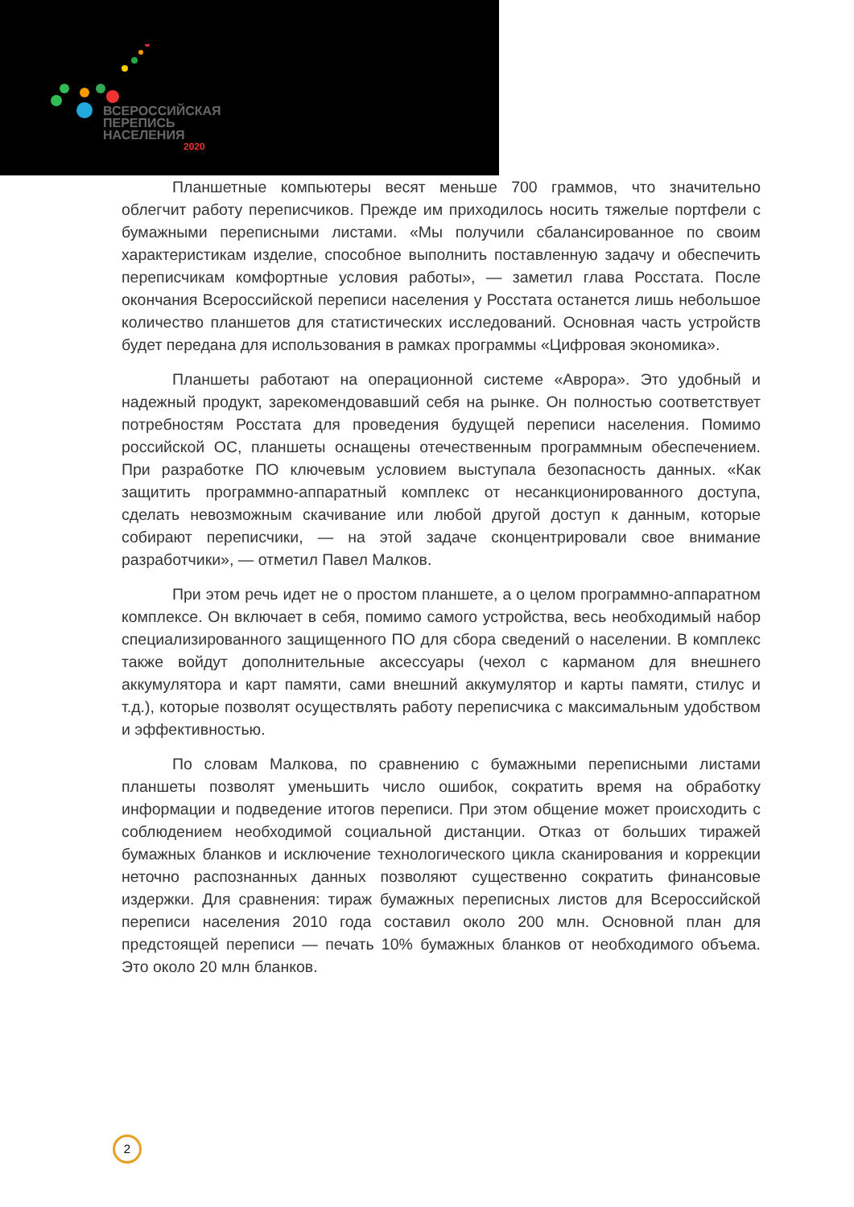ВСЕРОССИЙСКАЯ
ПЕРЕПИСЬ
НАСЕЛЕНИЯ
2020
Планшетные компьютеры весят меньше 700 граммов, что значительно облегчит работу переписчиков. Прежде им приходилось носить тяжелые портфели с бумажными переписными листами. «Мы получили сбалансированное по своим характеристикам изделие, способное выполнить поставленную задачу и обеспечить переписчикам комфортные условия работы», — заметил глава Росстата. После окончания Всероссийской переписи населения у Росстата останется лишь небольшое количество планшетов для статистических исследований. Основная часть устройств будет передана для использования в рамках программы «Цифровая экономика».
Планшеты работают на операционной системе «Аврора». Это удобный и надежный продукт, зарекомендовавший себя на рынке. Он полностью соответствует потребностям Росстата для проведения будущей переписи населения. Помимо российской ОС, планшеты оснащены отечественным программным обеспечением. При разработке ПО ключевым условием выступала безопасность данных. «Как защитить программно-аппаратный комплекс от несанкционированного доступа, сделать невозможным скачивание или любой другой доступ к данным, которые собирают переписчики, — на этой задаче сконцентрировали свое внимание разработчики», — отметил Павел Малков.
При этом речь идет не о простом планшете, а о целом программно-аппаратном комплексе. Он включает в себя, помимо самого устройства, весь необходимый набор специализированного защищенного ПО для сбора сведений о населении. В комплекс также войдут дополнительные аксессуары (чехол с карманом для внешнего аккумулятора и карт памяти, сами внешний аккумулятор и карты памяти, стилус и т.д.), которые позволят осуществлять работу переписчика с максимальным удобством и эффективностью.
По словам Малкова, по сравнению с бумажными переписными листами планшеты позволят уменьшить число ошибок, сократить время на обработку информации и подведение итогов переписи. При этом общение может происходить с соблюдением необходимой социальной дистанции. Отказ от больших тиражей бумажных бланков и исключение технологического цикла сканирования и коррекции неточно распознанных данных позволяют существенно сократить финансовые издержки. Для сравнения: тираж бумажных переписных листов для Всероссийской переписи населения 2010 года составил около 200 млн. Основной план для предстоящей переписи — печать 10% бумажных бланков от необходимого объема. Это около 20 млн бланков.
2